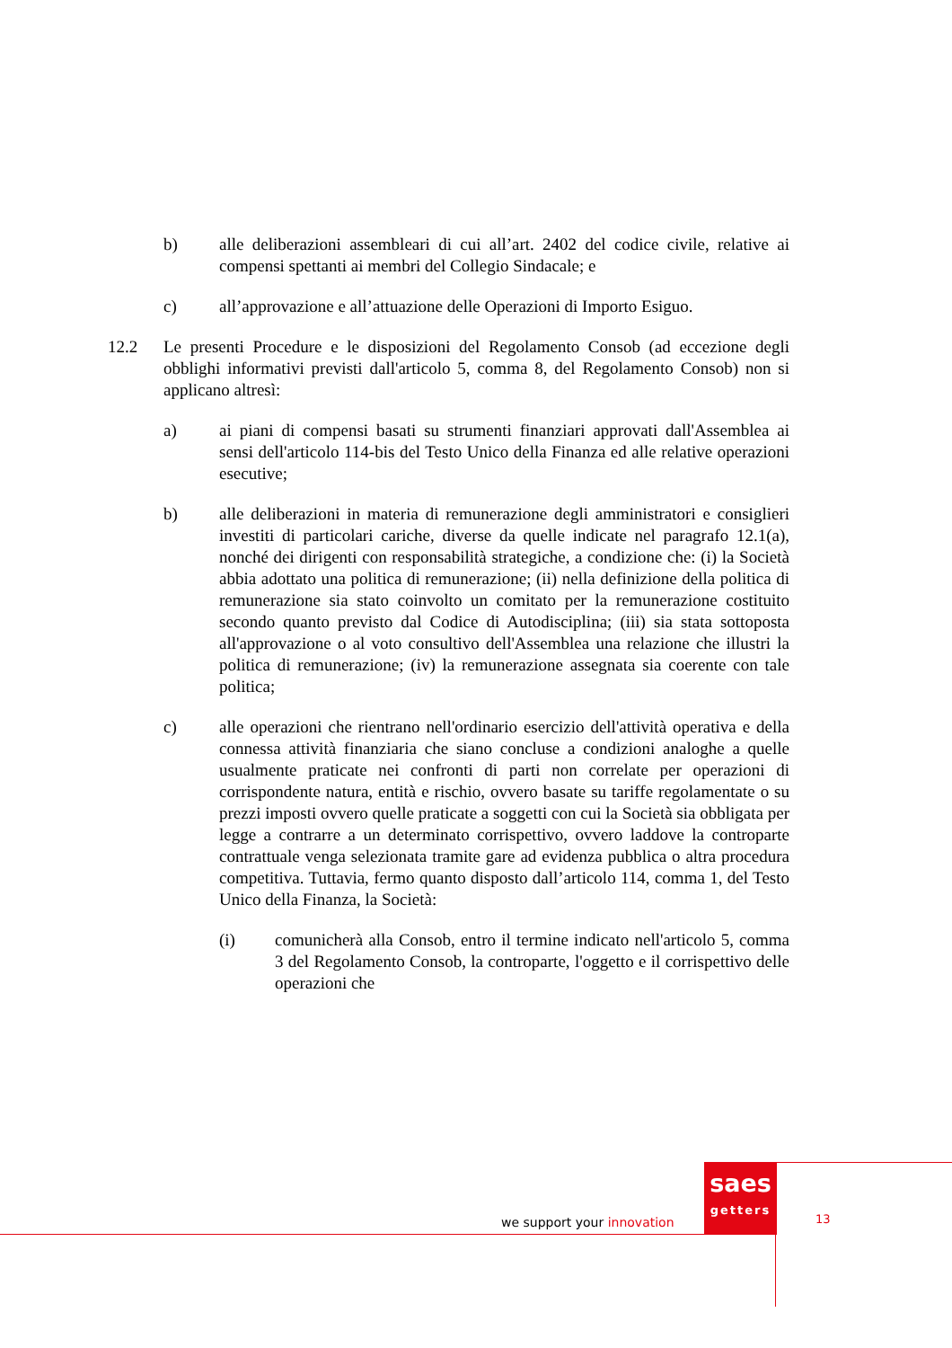b) alle deliberazioni assembleari di cui all’art. 2402 del codice civile, relative ai compensi spettanti ai membri del Collegio Sindacale; e
c) all’approvazione e all’attuazione delle Operazioni di Importo Esiguo.
12.2 Le presenti Procedure e le disposizioni del Regolamento Consob (ad eccezione degli obblighi informativi previsti dall'articolo 5, comma 8, del Regolamento Consob) non si applicano altresì:
a) ai piani di compensi basati su strumenti finanziari approvati dall'Assemblea ai sensi dell'articolo 114-bis del Testo Unico della Finanza ed alle relative operazioni esecutive;
b) alle deliberazioni in materia di remunerazione degli amministratori e consiglieri investiti di particolari cariche, diverse da quelle indicate nel paragrafo 12.1(a), nonché dei dirigenti con responsabilità strategiche, a condizione che: (i) la Società abbia adottato una politica di remunerazione; (ii) nella definizione della politica di remunerazione sia stato coinvolto un comitato per la remunerazione costituito secondo quanto previsto dal Codice di Autodisciplina; (iii) sia stata sottoposta all'approvazione o al voto consultivo dell'Assemblea una relazione che illustri la politica di remunerazione; (iv) la remunerazione assegnata sia coerente con tale politica;
c) alle operazioni che rientrano nell'ordinario esercizio dell'attività operativa e della connessa attività finanziaria che siano concluse a condizioni analoghe a quelle usualmente praticate nei confronti di parti non correlate per operazioni di corrispondente natura, entità e rischio, ovvero basate su tariffe regolamentate o su prezzi imposti ovvero quelle praticate a soggetti con cui la Società sia obbligata per legge a contrarre a un determinato corrispettivo, ovvero laddove la controparte contrattuale venga selezionata tramite gare ad evidenza pubblica o altra procedura competitiva. Tuttavia, fermo quanto disposto dall’articolo 114, comma 1, del Testo Unico della Finanza, la Società:
(i) comunicherà alla Consob, entro il termine indicato nell'articolo 5, comma 3 del Regolamento Consob, la controparte, l'oggetto e il corrispettivo delle operazioni che
saes
getters
we support your innovation 13